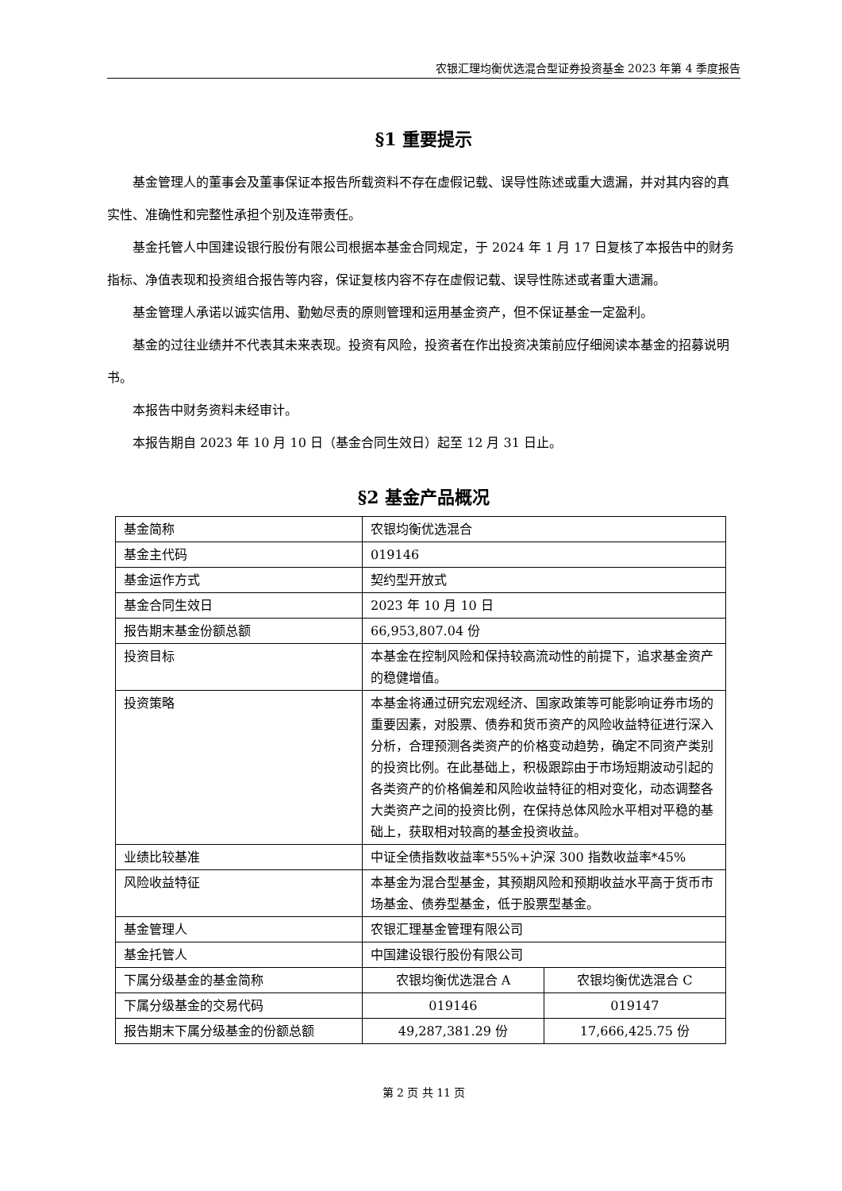农银汇理均衡优选混合型证券投资基金 2023 年第 4 季度报告
§1 重要提示
基金管理人的董事会及董事保证本报告所载资料不存在虚假记载、误导性陈述或重大遗漏，并对其内容的真实性、准确性和完整性承担个别及连带责任。
基金托管人中国建设银行股份有限公司根据本基金合同规定，于 2024 年 1 月 17 日复核了本报告中的财务指标、净值表现和投资组合报告等内容，保证复核内容不存在虚假记载、误导性陈述或者重大遗漏。
基金管理人承诺以诚实信用、勤勉尽责的原则管理和运用基金资产，但不保证基金一定盈利。
基金的过往业绩并不代表其未来表现。投资有风险，投资者在作出投资决策前应仔细阅读本基金的招募说明书。
本报告中财务资料未经审计。
本报告期自 2023 年 10 月 10 日（基金合同生效日）起至 12 月 31 日止。
§2 基金产品概况
| 基金简称 | 农银均衡优选混合 | |
| 基金主代码 | 019146 | |
| 基金运作方式 | 契约型开放式 | |
| 基金合同生效日 | 2023 年 10 月 10 日 | |
| 报告期末基金份额总额 | 66,953,807.04 份 | |
| 投资目标 | 本基金在控制风险和保持较高流动性的前提下，追求基金资产的稳健增值。 | |
| 投资策略 | 本基金将通过研究宏观经济、国家政策等可能影响证券市场的重要因素，对股票、债券和货币资产的风险收益特征进行深入分析，合理预测各类资产的价格变动趋势，确定不同资产类别的投资比例。在此基础上，积极跟踪由于市场短期波动引起的各类资产的价格偏差和风险收益特征的相对变化，动态调整各大类资产之间的投资比例，在保持总体风险水平相对平稳的基础上，获取相对较高的基金投资收益。 | |
| 业绩比较基准 | 中证全债指数收益率*55%+沪深 300 指数收益率*45% | |
| 风险收益特征 | 本基金为混合型基金，其预期风险和预期收益水平高于货币市场基金、债券型基金，低于股票型基金。 | |
| 基金管理人 | 农银汇理基金管理有限公司 | |
| 基金托管人 | 中国建设银行股份有限公司 | |
| 下属分级基金的基金简称 | 农银均衡优选混合 A | 农银均衡优选混合 C |
| 下属分级基金的交易代码 | 019146 | 019147 |
| 报告期末下属分级基金的份额总额 | 49,287,381.29 份 | 17,666,425.75 份 |
第 2 页 共 11 页